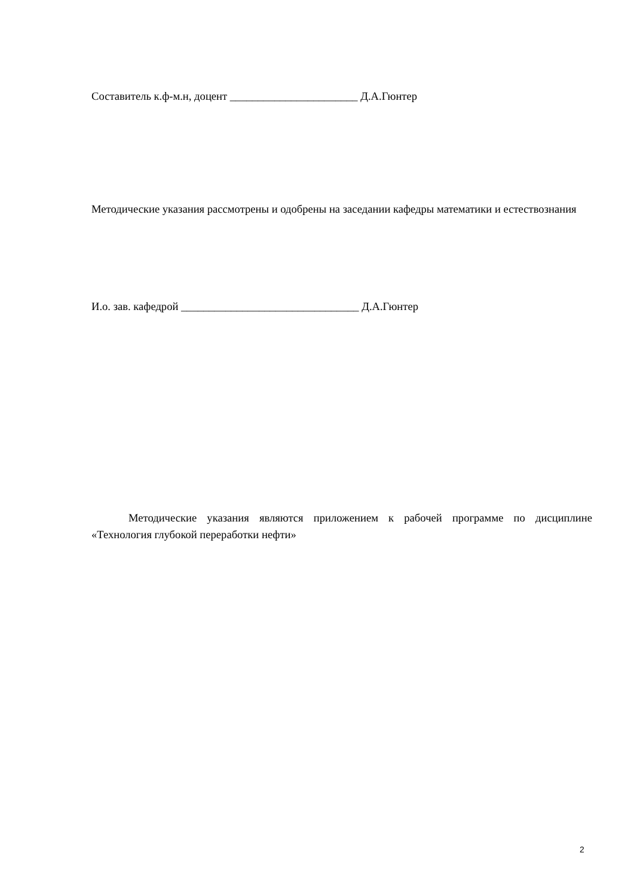Составитель к.ф-м.н, доцент _______________________ Д.А.Гюнтер
Методические указания рассмотрены и одобрены на заседании кафедры математики и естествознания
И.о. зав. кафедрой ________________________________ Д.А.Гюнтер
Методические указания являются приложением к рабочей программе по дисциплине «Технология глубокой переработки нефти»
2